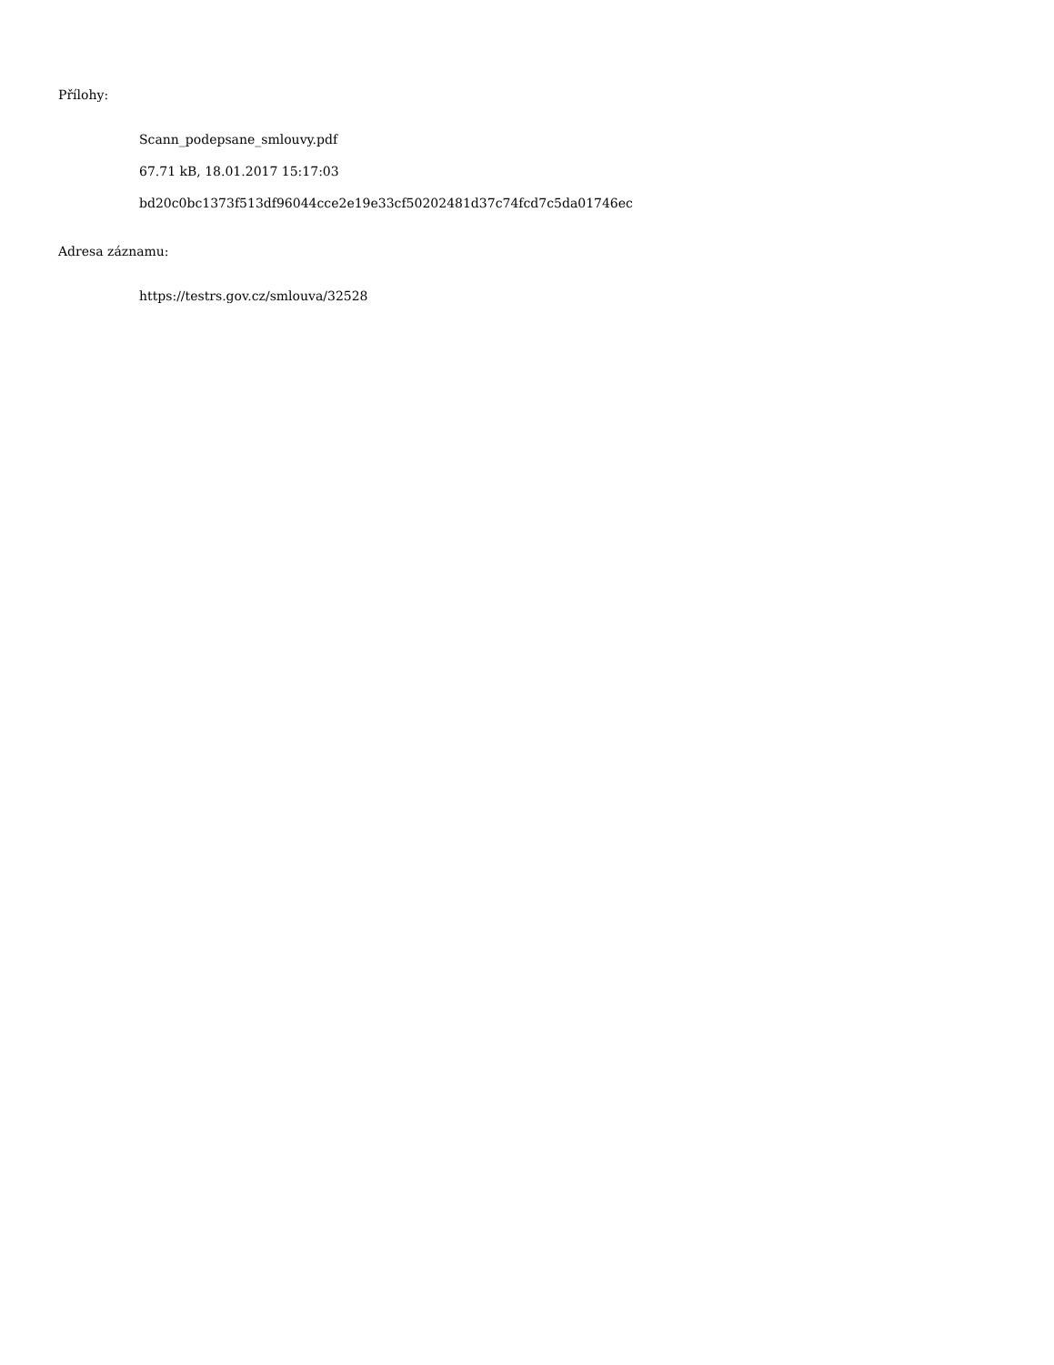Přílohy:
Scann_podepsane_smlouvy.pdf
67.71 kB, 18.01.2017 15:17:03
bd20c0bc1373f513df96044cce2e19e33cf50202481d37c74fcd7c5da01746ec
Adresa záznamu:
https://testrs.gov.cz/smlouva/32528